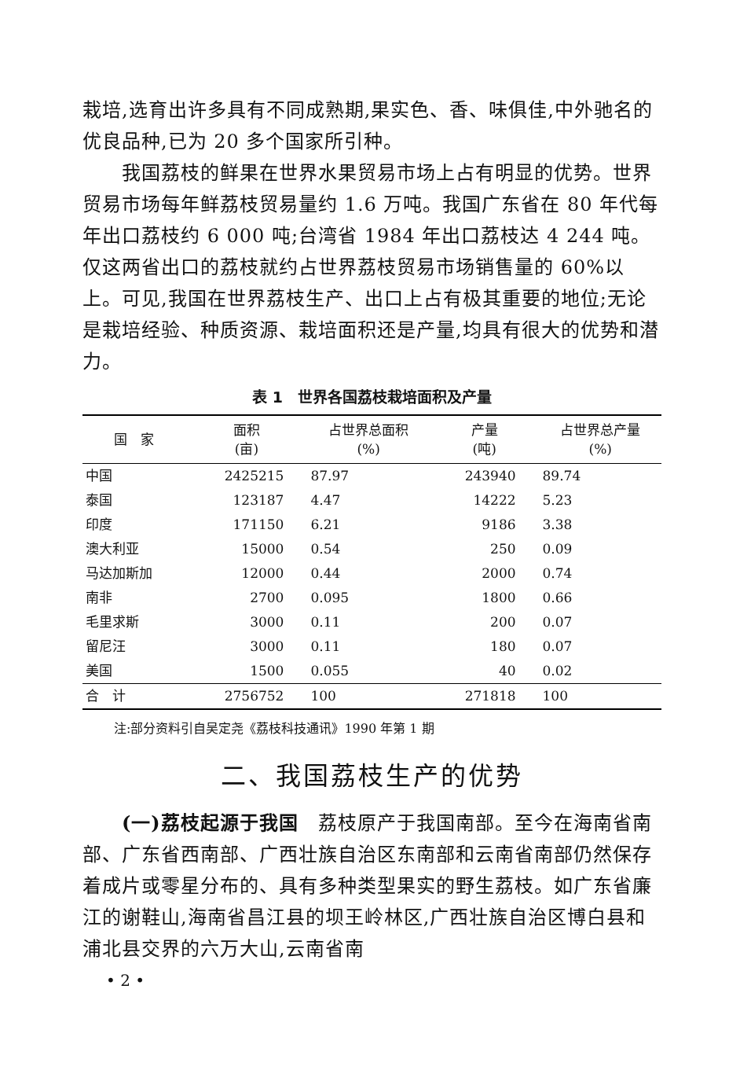栽培,选育出许多具有不同成熟期,果实色、香、味俱佳,中外驰名的优良品种,已为 20 多个国家所引种。
我国荔枝的鲜果在世界水果贸易市场上占有明显的优势。世界贸易市场每年鲜荔枝贸易量约 1.6 万吨。我国广东省在 80 年代每年出口荔枝约 6 000 吨;台湾省 1984 年出口荔枝达 4 244 吨。仅这两省出口的荔枝就约占世界荔枝贸易市场销售量的 60%以上。可见,我国在世界荔枝生产、出口上占有极其重要的地位;无论是栽培经验、种质资源、栽培面积还是产量,均具有很大的优势和潜力。
表 1　世界各国荔枝栽培面积及产量
| 国 家 | 面积 (亩) | 占世界总面积 (%) | 产量 (吨) | 占世界总产量 (%) |
| --- | --- | --- | --- | --- |
| 中国 | 2425215 | 87.97 | 243940 | 89.74 |
| 泰国 | 123187 | 4.47 | 14222 | 5.23 |
| 印度 | 171150 | 6.21 | 9186 | 3.38 |
| 澳大利亚 | 15000 | 0.54 | 250 | 0.09 |
| 马达加斯加 | 12000 | 0.44 | 2000 | 0.74 |
| 南非 | 2700 | 0.095 | 1800 | 0.66 |
| 毛里求斯 | 3000 | 0.11 | 200 | 0.07 |
| 留尼汪 | 3000 | 0.11 | 180 | 0.07 |
| 美国 | 1500 | 0.055 | 40 | 0.02 |
| 合 计 | 2756752 | 100 | 271818 | 100 |
注:部分资料引自吴定尧《荔枝科技通讯》1990 年第 1 期
二、我国荔枝生产的优势
(一)荔枝起源于我国　荔枝原产于我国南部。至今在海南省南部、广东省西南部、广西壮族自治区东南部和云南省南部仍然保存着成片或零星分布的、具有多种类型果实的野生荔枝。如广东省廉江的谢鞋山,海南省昌江县的坝王岭林区,广西壮族自治区博白县和浦北县交界的六万大山,云南省南
• 2 •